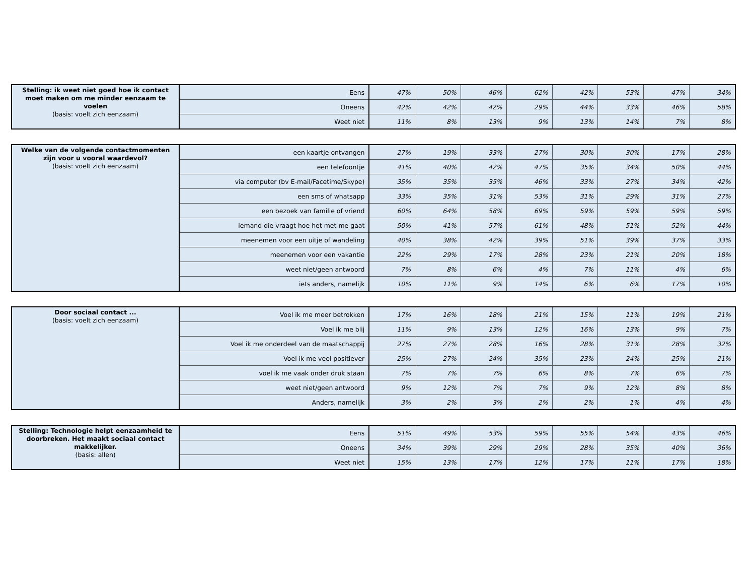| Stelling: ik weet niet goed hoe ik contact moet maken om me minder eenzaam te voelen (basis: voelt zich eenzaam) | Eens | 47% | 50% | 46% | 62% | 42% | 53% | 47% | 34% |
| | Oneens | 42% | 42% | 42% | 29% | 44% | 33% | 46% | 58% |
| | Weet niet | 11% | 8% | 13% | 9% | 13% | 14% | 7% | 8% |
| Welke van de volgende contactmomenten zijn voor u vooral waardevol? (basis: voelt zich eenzaam) | een kaartje ontvangen | 27% | 19% | 33% | 27% | 30% | 30% | 17% | 28% |
| | een telefoontje | 41% | 40% | 42% | 47% | 35% | 34% | 50% | 44% |
| | via computer (bv E-mail/Facetime/Skype) | 35% | 35% | 35% | 46% | 33% | 27% | 34% | 42% |
| | een sms of whatsapp | 33% | 35% | 31% | 53% | 31% | 29% | 31% | 27% |
| | een bezoek van familie of vriend | 60% | 64% | 58% | 69% | 59% | 59% | 59% | 59% |
| | iemand die vraagt hoe het met me gaat | 50% | 41% | 57% | 61% | 48% | 51% | 52% | 44% |
| | meenemen voor een uitje of wandeling | 40% | 38% | 42% | 39% | 51% | 39% | 37% | 33% |
| | meenemen voor een vakantie | 22% | 29% | 17% | 28% | 23% | 21% | 20% | 18% |
| | weet niet/geen antwoord | 7% | 8% | 6% | 4% | 7% | 11% | 4% | 6% |
| | iets anders, namelijk | 10% | 11% | 9% | 14% | 6% | 6% | 17% | 10% |
| Door sociaal contact ... (basis: voelt zich eenzaam) | Voel ik me meer betrokken | 17% | 16% | 18% | 21% | 15% | 11% | 19% | 21% |
| | Voel ik me blij | 11% | 9% | 13% | 12% | 16% | 13% | 9% | 7% |
| | Voel ik me onderdeel van de maatschappij | 27% | 27% | 28% | 16% | 28% | 31% | 28% | 32% |
| | Voel ik me veel positiever | 25% | 27% | 24% | 35% | 23% | 24% | 25% | 21% |
| | voel ik me vaak onder druk staan | 7% | 7% | 7% | 6% | 8% | 7% | 6% | 7% |
| | weet niet/geen antwoord | 9% | 12% | 7% | 7% | 9% | 12% | 8% | 8% |
| | Anders, namelijk | 3% | 2% | 3% | 2% | 2% | 1% | 4% | 4% |
| Stelling: Technologie helpt eenzaamheid te doorbreken. Het maakt sociaal contact makkelijker. (basis: allen) | Eens | 51% | 49% | 53% | 59% | 55% | 54% | 43% | 46% |
| | Oneens | 34% | 39% | 29% | 29% | 28% | 35% | 40% | 36% |
| | Weet niet | 15% | 13% | 17% | 12% | 17% | 11% | 17% | 18% |